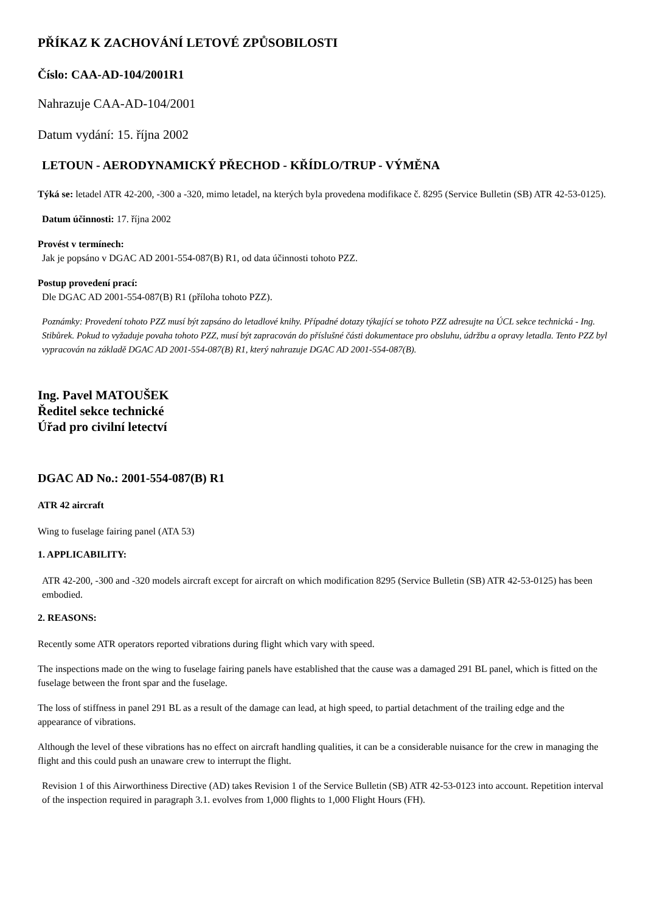PŘÍKAZ K ZACHOVÁNÍ LETOVÉ ZPŮSOBILOSTI
Číslo: CAA-AD-104/2001R1
Nahrazuje CAA-AD-104/2001
Datum vydání: 15. října 2002
LETOUN - AERODYNAMICKÝ PŘECHOD - KŘÍDLO/TRUP - VÝMĚNA
Týká se: letadel ATR 42-200, -300 a -320, mimo letadel, na kterých byla provedena modifikace č. 8295 (Service Bulletin (SB) ATR 42-53-0125).
Datum účinnosti: 17. října 2002
Provést v termínech:
Jak je popsáno v DGAC AD 2001-554-087(B) R1, od data účinnosti tohoto PZZ.
Postup provedení prací:
Dle DGAC AD 2001-554-087(B) R1 (příloha tohoto PZZ).
Poznámky: Provedení tohoto PZZ musí být zapsáno do letadlové knihy. Případné dotazy týkající se tohoto PZZ adresujte na ÚCL sekce technická - Ing. Stibůrek. Pokud to vyžaduje povaha tohoto PZZ, musí být zapracován do příslušné části dokumentace pro obsluhu, údržbu a opravy letadla. Tento PZZ byl vypracován na základě DGAC AD 2001-554-087(B) R1, který nahrazuje DGAC AD 2001-554-087(B).
Ing. Pavel MATOUŠEK
Ředitel sekce technické
Úřad pro civilní letectví
DGAC AD No.: 2001-554-087(B) R1
ATR 42 aircraft
Wing to fuselage fairing panel (ATA 53)
1. APPLICABILITY:
ATR 42-200, -300 and -320 models aircraft except for aircraft on which modification 8295 (Service Bulletin (SB) ATR 42-53-0125) has been embodied.
2. REASONS:
Recently some ATR operators reported vibrations during flight which vary with speed.
The inspections made on the wing to fuselage fairing panels have established that the cause was a damaged 291 BL panel, which is fitted on the fuselage between the front spar and the fuselage.
The loss of stiffness in panel 291 BL as a result of the damage can lead, at high speed, to partial detachment of the trailing edge and the appearance of vibrations.
Although the level of these vibrations has no effect on aircraft handling qualities, it can be a considerable nuisance for the crew in managing the flight and this could push an unaware crew to interrupt the flight.
Revision 1 of this Airworthiness Directive (AD) takes Revision 1 of the Service Bulletin (SB) ATR 42-53-0123 into account. Repetition interval of the inspection required in paragraph 3.1. evolves from 1,000 flights to 1,000 Flight Hours (FH).